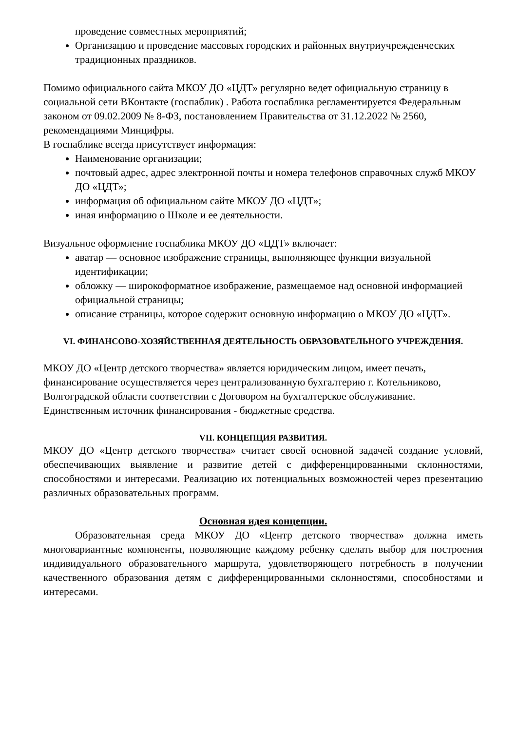проведение совместных мероприятий;
Организацию и проведение массовых городских и районных внутриучрежденческих традиционных праздников.
Помимо официального сайта МКОУ ДО «ЦДТ» регулярно ведет официальную страницу в социальной сети ВКонтакте (госпаблик) . Работа госпаблика регламентируется Федеральным законом от 09.02.2009 № 8-ФЗ, постановлением Правительства от 31.12.2022 № 2560, рекомендациями Минцифры.
В госпаблике всегда присутствует информация:
Наименование организации;
почтовый адрес, адрес электронной почты и номера телефонов справочных служб МКОУ ДО «ЦДТ»;
информация об официальном сайте МКОУ ДО «ЦДТ»;
иная информацию о Школе и ее деятельности.
Визуальное оформление госпаблика МКОУ ДО «ЦДТ» включает:
аватар — основное изображение страницы, выполняющее функции визуальной идентификации;
обложку — широкоформатное изображение, размещаемое над основной информацией официальной страницы;
описание страницы, которое содержит основную информацию о МКОУ ДО «ЦДТ».
VI. ФИНАНСОВО-ХОЗЯЙСТВЕННАЯ ДЕЯТЕЛЬНОСТЬ ОБРАЗОВАТЕЛЬНОГО УЧРЕЖДЕНИЯ.
МКОУ ДО «Центр детского творчества» является юридическим лицом, имеет печать, финансирование осуществляется через централизованную бухгалтерию г. Котельниково, Волгоградской области соответствии с Договором на бухгалтерское обслуживание.
Единственным источник финансирования - бюджетные средства.
VII. КОНЦЕПЦИЯ РАЗВИТИЯ.
МКОУ ДО «Центр детского творчества» считает своей основной задачей создание условий, обеспечивающих выявление и развитие детей с дифференцированными склонностями, способностями и интересами. Реализацию их потенциальных возможностей через презентацию различных образовательных программ.
Основная идея концепции.
Образовательная среда МКОУ ДО «Центр детского творчества» должна иметь многовариантные компоненты, позволяющие каждому ребенку сделать выбор для построения индивидуального образовательного маршрута, удовлетворяющего потребность в получении качественного образования детям с дифференцированными склонностями, способностями и интересами.